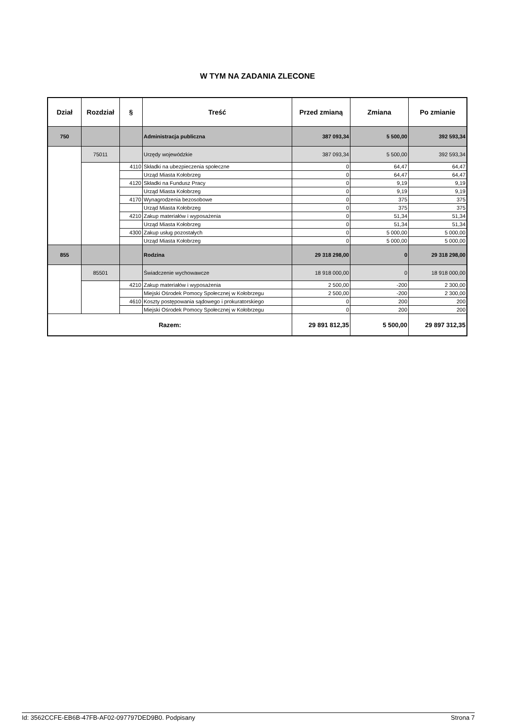W TYM NA ZADANIA ZLECONE
| Dział | Rozdział | § | Treść | Przed zmianą | Zmiana | Po zmianie |
| --- | --- | --- | --- | --- | --- | --- |
| 750 | | | Administracja publiczna | 387 093,34 | 5 500,00 | 392 593,34 |
| | 75011 | | Urzędy wojewódzkie | 387 093,34 | 5 500,00 | 392 593,34 |
| | | 4110 | Składki na ubezpieczenia społeczne | 0 | 64,47 | 64,47 |
| | | | Urząd Miasta Kołobrzeg | 0 | 64,47 | 64,47 |
| | | 4120 | Składki na Fundusz Pracy | 0 | 9,19 | 9,19 |
| | | | Urząd Miasta Kołobrzeg | 0 | 9,19 | 9,19 |
| | | 4170 | Wynagrodzenia bezosobowe | 0 | 375 | 375 |
| | | | Urząd Miasta Kołobrzeg | 0 | 375 | 375 |
| | | 4210 | Zakup materiałów i wyposażenia | 0 | 51,34 | 51,34 |
| | | | Urząd Miasta Kołobrzeg | 0 | 51,34 | 51,34 |
| | | 4300 | Zakup usług pozostałych | 0 | 5 000,00 | 5 000,00 |
| | | | Urząd Miasta Kołobrzeg | 0 | 5 000,00 | 5 000,00 |
| 855 | | | Rodzina | 29 318 298,00 | 0 | 29 318 298,00 |
| | 85501 | | Świadczenie wychowawcze | 18 918 000,00 | 0 | 18 918 000,00 |
| | | 4210 | Zakup materiałów i wyposażenia | 2 500,00 | -200 | 2 300,00 |
| | | | Miejski Ośrodek Pomocy Społecznej w Kołobrzegu | 2 500,00 | -200 | 2 300,00 |
| | | 4610 | Koszty postępowania sądowego i prokuratorskiego | 0 | 200 | 200 |
| | | | Miejski Ośrodek Pomocy Społecznej w Kołobrzegu | 0 | 200 | 200 |
| Razem: | | | | 29 891 812,35 | 5 500,00 | 29 897 312,35 |
Id: 3562CCFE-EB6B-47FB-AF02-097797DED9B0. Podpisany Strona 7